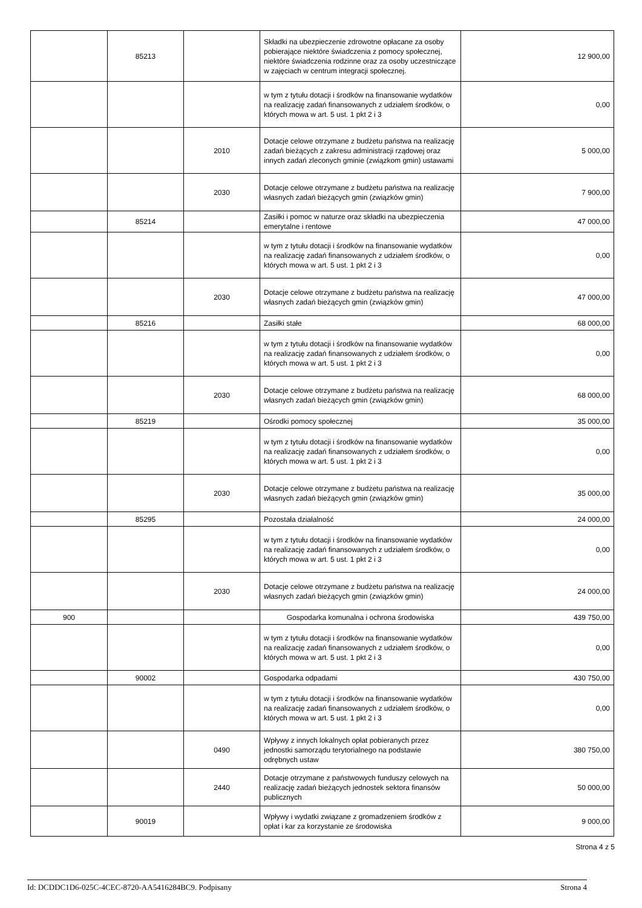| | 85213 | | Składki na ubezpieczenie zdrowotne opłacane za osoby pobierające niektóre świadczenia z pomocy społecznej, niektóre świadczenia rodzinne oraz za osoby uczestniczące w zajęciach w centrum integracji społecznej. | 12 900,00 |
| | | | w tym z tytułu dotacji i środków na finansowanie wydatków na realizację zadań finansowanych z udziałem środków, o których mowa w art. 5 ust. 1 pkt 2 i 3 | 0,00 |
| | | 2010 | Dotacje celowe otrzymane z budżetu państwa na realizację zadań bieżących z zakresu administracji rządowej oraz innych zadań zleconych gminie (związkom gmin) ustawami | 5 000,00 |
| | | 2030 | Dotacje celowe otrzymane z budżetu państwa na realizację własnych zadań bieżących gmin (związków gmin) | 7 900,00 |
| | 85214 | | Zasiłki i pomoc w naturze oraz składki na ubezpieczenia emerytalne i rentowe | 47 000,00 |
| | | | w tym z tytułu dotacji i środków na finansowanie wydatków na realizację zadań finansowanych z udziałem środków, o których mowa w art. 5 ust. 1 pkt 2 i 3 | 0,00 |
| | | 2030 | Dotacje celowe otrzymane z budżetu państwa na realizację własnych zadań bieżących gmin (związków gmin) | 47 000,00 |
| | 85216 | | Zasiłki stałe | 68 000,00 |
| | | | w tym z tytułu dotacji i środków na finansowanie wydatków na realizację zadań finansowanych z udziałem środków, o których mowa w art. 5 ust. 1 pkt 2 i 3 | 0,00 |
| | | 2030 | Dotacje celowe otrzymane z budżetu państwa na realizację własnych zadań bieżących gmin (związków gmin) | 68 000,00 |
| | 85219 | | Ośrodki pomocy społecznej | 35 000,00 |
| | | | w tym z tytułu dotacji i środków na finansowanie wydatków na realizację zadań finansowanych z udziałem środków, o których mowa w art. 5 ust. 1 pkt 2 i 3 | 0,00 |
| | | 2030 | Dotacje celowe otrzymane z budżetu państwa na realizację własnych zadań bieżących gmin (związków gmin) | 35 000,00 |
| | 85295 | | Pozostała działalność | 24 000,00 |
| | | | w tym z tytułu dotacji i środków na finansowanie wydatków na realizację zadań finansowanych z udziałem środków, o których mowa w art. 5 ust. 1 pkt 2 i 3 | 0,00 |
| | | 2030 | Dotacje celowe otrzymane z budżetu państwa na realizację własnych zadań bieżących gmin (związków gmin) | 24 000,00 |
| 900 | | | Gospodarka komunalna i ochrona środowiska | 439 750,00 |
| | | | w tym z tytułu dotacji i środków na finansowanie wydatków na realizację zadań finansowanych z udziałem środków, o których mowa w art. 5 ust. 1 pkt 2 i 3 | 0,00 |
| | 90002 | | Gospodarka odpadami | 430 750,00 |
| | | | w tym z tytułu dotacji i środków na finansowanie wydatków na realizację zadań finansowanych z udziałem środków, o których mowa w art. 5 ust. 1 pkt 2 i 3 | 0,00 |
| | | 0490 | Wpływy z innych lokalnych opłat pobieranych przez jednostki samorządu terytorialnego na podstawie odrębnych ustaw | 380 750,00 |
| | | 2440 | Dotacje otrzymane z państwowych funduszy celowych na realizację zadań bieżących jednostek sektora finansów publicznych | 50 000,00 |
| | 90019 | | Wpływy i wydatki związane z gromadzeniem środków z opłat i kar za korzystanie ze środowiska | 9 000,00 |
Strona 4 z 5
Id: DCDDC1D6-025C-4CEC-8720-AA5416284BC9. Podpisany Strona 4